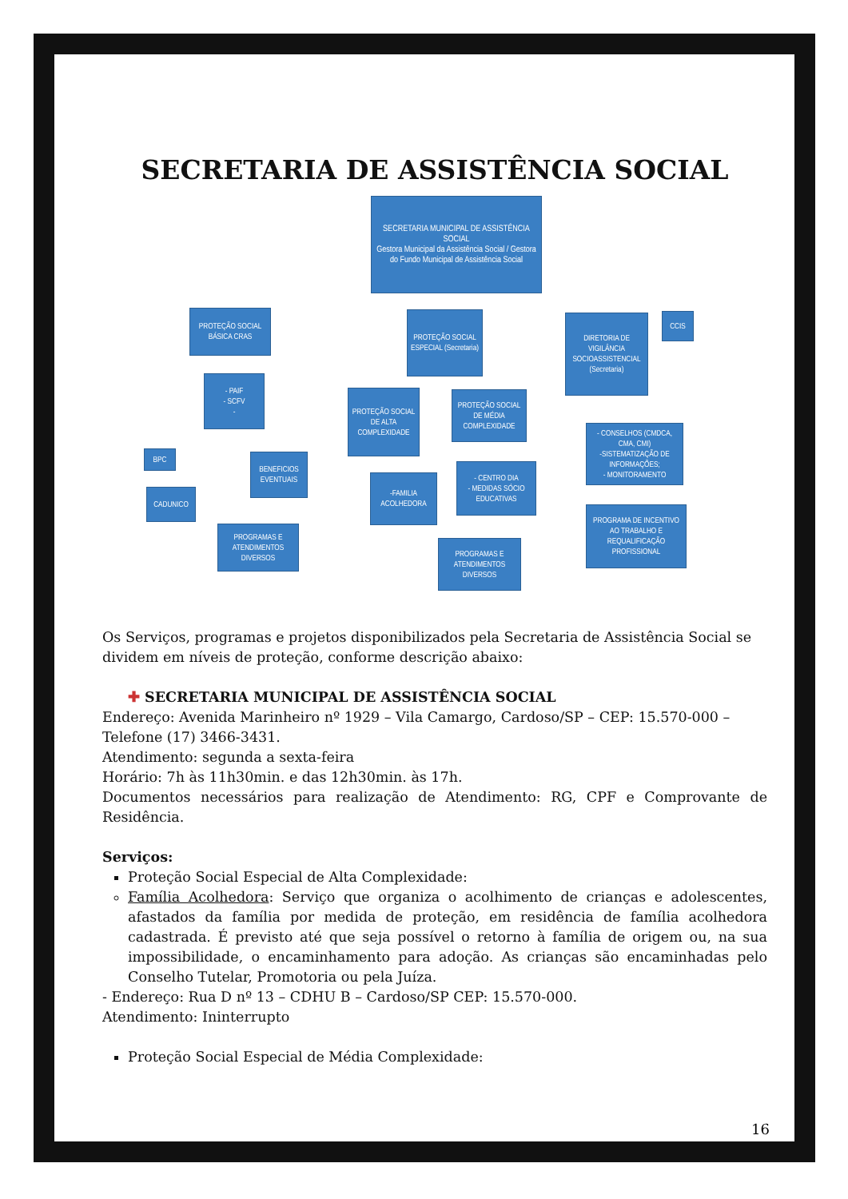SECRETARIA DE ASSISTÊNCIA SOCIAL
SECRETARIA MUNICIPAL DE ASSISTÊNCIA SOCIAL
Gestora Municipal da Assistência Social / Gestora do Fundo Municipal de Assistência Social
PROTEÇÃO SOCIAL BÁSICA CRAS
PROTEÇÃO SOCIAL ESPECIAL (Secretaria)
DIRETORIA DE VIGILÂNCIA SOCIOASSISTENCIAL (Secretaria)
CCIS
- PAIF
- SCFV
-
PROTEÇÃO SOCIAL DE ALTA COMPLEXIDADE
PROTEÇÃO SOCIAL DE MÉDIA COMPLEXIDADE
- CONSELHOS (CMDCA, CMA, CMI)
-SISTEMATIZAÇÃO DE INFORMAÇÕES;
- MONITORAMENTO
BPC
BENEFICIOS EVENTUAIS
- CENTRO DIA
- MEDIDAS SÓCIO EDUCATIVAS
-FAMILIA ACOLHEDORA
CADUNICO
PROGRAMA DE INCENTIVO AO TRABALHO E REQUALIFICAÇÃO PROFISSIONAL
PROGRAMAS E ATENDIMENTOS DIVERSOS
PROGRAMAS E ATENDIMENTOS DIVERSOS
Os Serviços, programas e projetos disponibilizados pela Secretaria de Assistência Social se dividem em níveis de proteção, conforme descrição abaixo:
✚ SECRETARIA MUNICIPAL DE ASSISTÊNCIA SOCIAL
Endereço: Avenida Marinheiro nº 1929 – Vila Camargo, Cardoso/SP – CEP: 15.570-000 – Telefone (17) 3466-3431.
Atendimento: segunda a sexta-feira
Horário: 7h às 11h30min. e das 12h30min. às 17h.
Documentos necessários para realização de Atendimento: RG, CPF e Comprovante de Residência.
Serviços:
Proteção Social Especial de Alta Complexidade:
Família Acolhedora: Serviço que organiza o acolhimento de crianças e adolescentes, afastados da família por medida de proteção, em residência de família acolhedora cadastrada. É previsto até que seja possível o retorno à família de origem ou, na sua impossibilidade, o encaminhamento para adoção. As crianças são encaminhadas pelo Conselho Tutelar, Promotoria ou pela Juíza.
- Endereço: Rua D nº 13 – CDHU B – Cardoso/SP CEP: 15.570-000.
Atendimento: Ininterrupto
Proteção Social Especial de Média Complexidade:
16